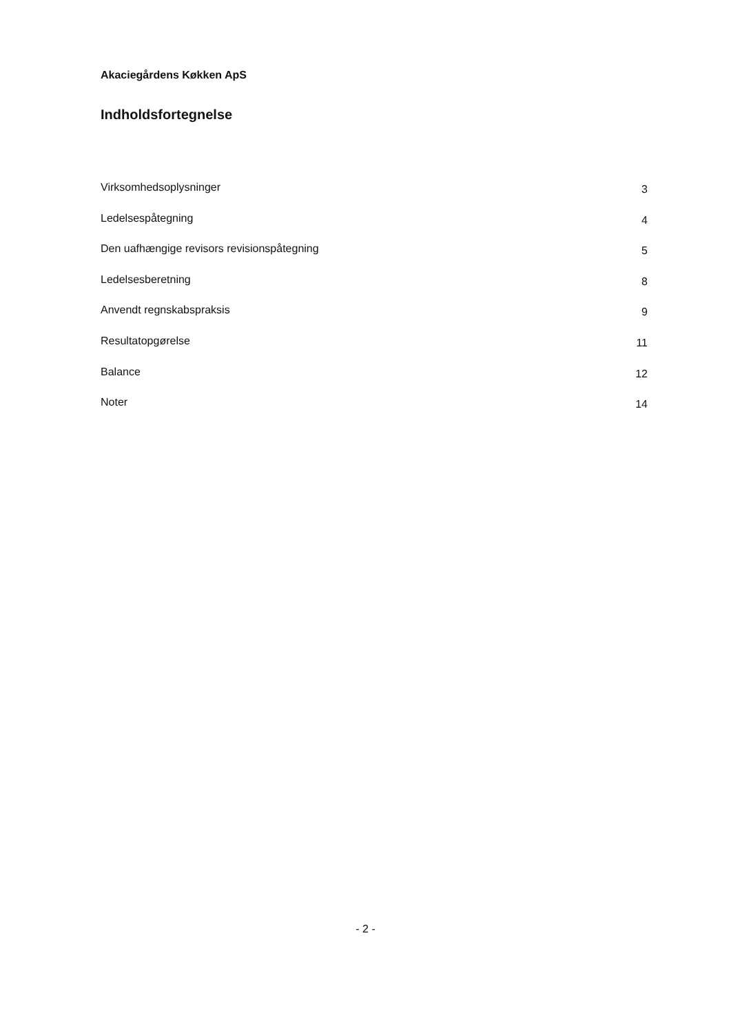Akaciegårdens Køkken ApS
Indholdsfortegnelse
Virksomhedsoplysninger 3
Ledelsespåtegning 4
Den uafhængige revisors revisionspåtegning 5
Ledelsesberetning 8
Anvendt regnskabspraksis 9
Resultatopgørelse 11
Balance 12
Noter 14
- 2 -